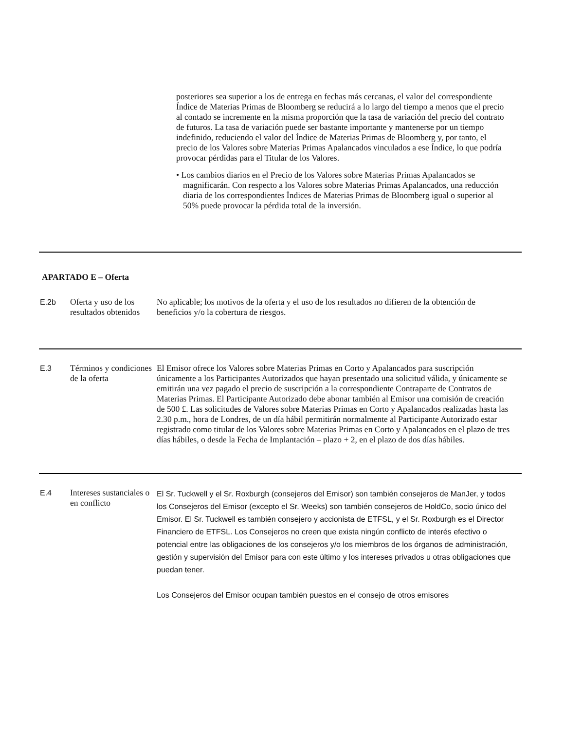posteriores sea superior a los de entrega en fechas más cercanas, el valor del correspondiente Índice de Materias Primas de Bloomberg se reducirá a lo largo del tiempo a menos que el precio al contado se incremente en la misma proporción que la tasa de variación del precio del contrato de futuros. La tasa de variación puede ser bastante importante y mantenerse por un tiempo indefinido, reduciendo el valor del Índice de Materias Primas de Bloomberg y, por tanto, el precio de los Valores sobre Materias Primas Apalancados vinculados a ese Índice, lo que podría provocar pérdidas para el Titular de los Valores.
• Los cambios diarios en el Precio de los Valores sobre Materias Primas Apalancados se magnificarán. Con respecto a los Valores sobre Materias Primas Apalancados, una reducción diaria de los correspondientes Índices de Materias Primas de Bloomberg igual o superior al 50% puede provocar la pérdida total de la inversión.
APARTADO E – Oferta
| E.2b | Oferta y uso de los resultados obtenidos | No aplicable; los motivos de la oferta y el uso de los resultados no difieren de la obtención de beneficios y/o la cobertura de riesgos. |
| E.3 | Términos y condiciones de la oferta | El Emisor ofrece los Valores sobre Materias Primas en Corto y Apalancados para suscripción únicamente a los Participantes Autorizados que hayan presentado una solicitud válida, y únicamente se emitirán una vez pagado el precio de suscripción a la correspondiente Contraparte de Contratos de Materias Primas. El Participante Autorizado debe abonar también al Emisor una comisión de creación de 500 £. Las solicitudes de Valores sobre Materias Primas en Corto y Apalancados realizadas hasta las 2.30 p.m., hora de Londres, de un día hábil permitirán normalmente al Participante Autorizado estar registrado como titular de los Valores sobre Materias Primas en Corto y Apalancados en el plazo de tres días hábiles, o desde la Fecha de Implantación – plazo + 2, en el plazo de dos días hábiles. |
| E.4 | Intereses sustanciales o en conflicto | El Sr. Tuckwell y el Sr. Roxburgh (consejeros del Emisor) son también consejeros de ManJer, y todos los Consejeros del Emisor (excepto el Sr. Weeks) son también consejeros de HoldCo, socio único del Emisor. El Sr. Tuckwell es también consejero y accionista de ETFSL, y el Sr. Roxburgh es el Director Financiero de ETFSL. Los Consejeros no creen que exista ningún conflicto de interés efectivo o potencial entre las obligaciones de los consejeros y/o los miembros de los órganos de administración, gestión y supervisión del Emisor para con este último y los intereses privados u otras obligaciones que puedan tener. Los Consejeros del Emisor ocupan también puestos en el consejo de otros emisores |